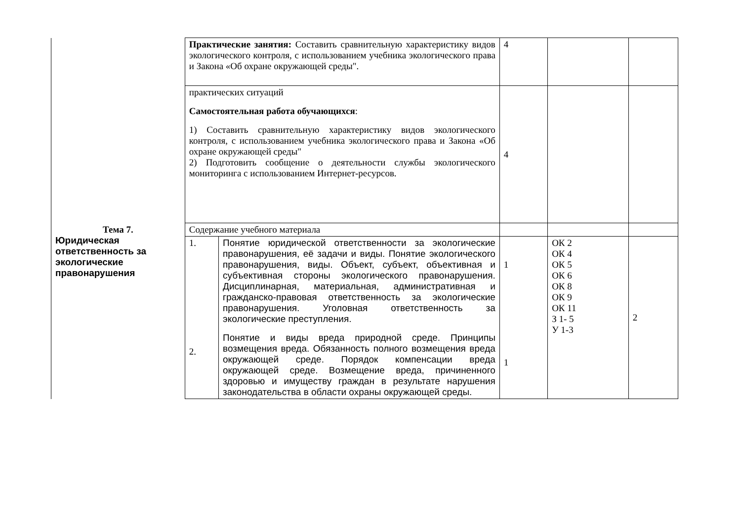| | Практические занятия: Составить сравнительную характеристику видов экологического контроля, с использованием учебника экологического права и Закона «Об охране окружающей среды". | | 4 | | |
| | практических ситуаций Самостоятельная работа обучающихся : 1) Составить сравнительную характеристику видов экологического контроля, с использованием учебника экологического права и Закона «Об охране окружающей среды" 2) Подготовить сообщение о деятельности службы экологического мониторинга с использованием Интернет-ресурсов. | | 4 | | |
| Тема 7. Юридическая ответственность за экологические правонарушения | Содержание учебного материала | | | | |
| | 1. 2. | Понятие юридической ответственности за экологические правонарушения, её задачи и виды. Понятие экологического правонарушения, виды. Объект, субъект, объективная и субъективная стороны экологического правонарушения. Дисциплинарная, материальная, административная и гражданско-правовая ответственность за экологические правонарушения. Уголовная ответственность за экологические преступления. Понятие и виды вреда природной среде. Принципы возмещения вреда. Обязанность полного возмещения вреда окружающей среде. Порядок компенсации вреда окружающей среде. Возмещение вреда, причиненного здоровью и имуществу граждан в результате нарушения законодательства в области охраны окружающей среды. | 1 1 | ОК 2 ОК 4 ОК 5 ОК 6 ОК 8 ОК 9 ОК 11 З 1- 5 У 1-3 | 2 |